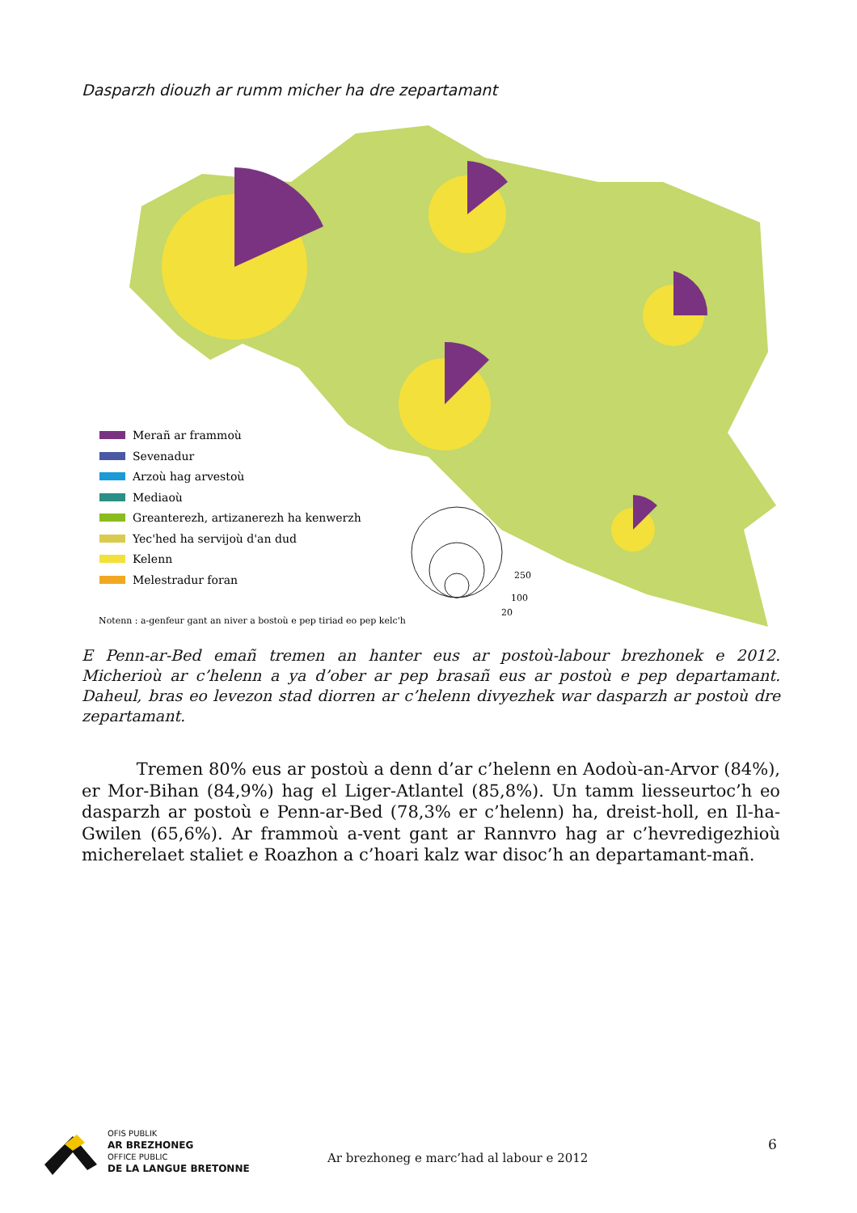Dasparzh diouzh ar rumm micher ha dre zepartamant
Merañ ar frammoù
Sevenadur
Arzoù hag arvestoù
Mediaoù
Greanterezh, artizanerezh ha kenwerzh
Yec'hed ha servijoù d'an dud
Kelenn
Melestradur foran
Notenn : a-genfeur gant an niver a bostoù e pep tiriad eo pep kelc'h
250
100
20
E Penn-ar-Bed emañ tremen an hanter eus ar postoù-labour brezhonek e 2012. Micherioù ar c’helenn a ya d’ober ar pep brasañ eus ar postoù e pep departamant. Daheul, bras eo levezon stad diorren ar c’helenn divyezhek war dasparzh ar postoù dre zepartamant.
Tremen 80% eus ar postoù a denn d’ar c’helenn en Aodoù-an-Arvor (84%), er Mor-Bihan (84,9%) hag el Liger-Atlantel (85,8%). Un tamm liesseurtoc’h eo dasparzh ar postoù e Penn-ar-Bed (78,3% er c’helenn) ha, dreist-holl, en Il-ha-Gwilen (65,6%). Ar frammoù a-vent gant ar Rannvro hag ar c’hevredigezhioù micherelaet staliet e Roazhon a c’hoari kalz war disoc’h an departamant-mañ.
OFIS PUBLIK
AR BREZHONEG
OFFICE PUBLIC
DE LA LANGUE BRETONNE
Ar brezhoneg e marc’had al labour e 2012
6